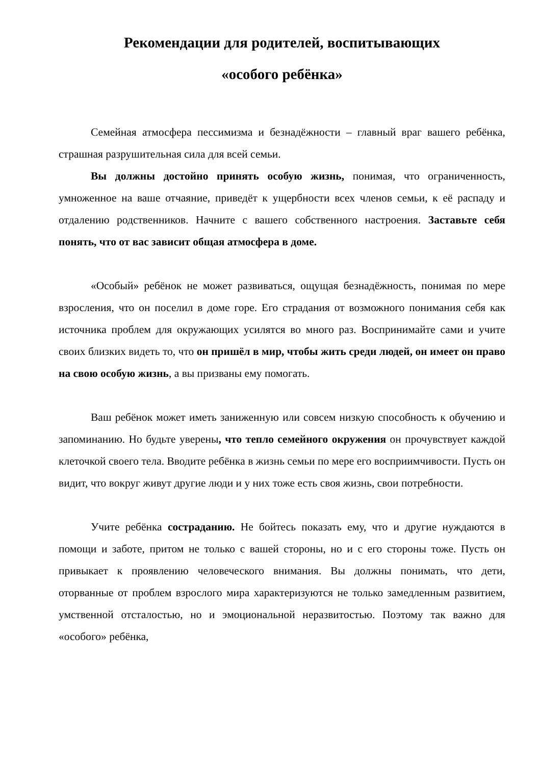Рекомендации для родителей, воспитывающих
«особого ребёнка»
Семейная атмосфера пессимизма и безнадёжности – главный враг вашего ребёнка, страшная разрушительная сила для всей семьи.
Вы должны достойно принять особую жизнь, понимая, что ограниченность, умноженное на ваше отчаяние, приведёт к ущербности всех членов семьи, к её распаду и отдалению родственников. Начните с вашего собственного настроения. Заставьте себя понять, что от вас зависит общая атмосфера в доме.
«Особый» ребёнок не может развиваться, ощущая безнадёжность, понимая по мере взросления, что он поселил в доме горе. Его страдания от возможного понимания себя как источника проблем для окружающих усилятся во много раз. Воспринимайте сами и учите своих близких видеть то, что он пришёл в мир, чтобы жить среди людей, он имеет он право на свою особую жизнь, а вы призваны ему помогать.
Ваш ребёнок может иметь заниженную или совсем низкую способность к обучению и запоминанию. Но будьте уверены, что тепло семейного окружения он прочувствует каждой клеточкой своего тела. Вводите ребёнка в жизнь семьи по мере его восприимчивости. Пусть он видит, что вокруг живут другие люди и у них тоже есть своя жизнь, свои потребности.
Учите ребёнка состраданию. Не бойтесь показать ему, что и другие нуждаются в помощи и заботе, притом не только с вашей стороны, но и с его стороны тоже. Пусть он привыкает к проявлению человеческого внимания. Вы должны понимать, что дети, оторванные от проблем взрослого мира характеризуются не только замедленным развитием, умственной отсталостью, но и эмоциональной неразвитостью. Поэтому так важно для «особого» ребёнка,